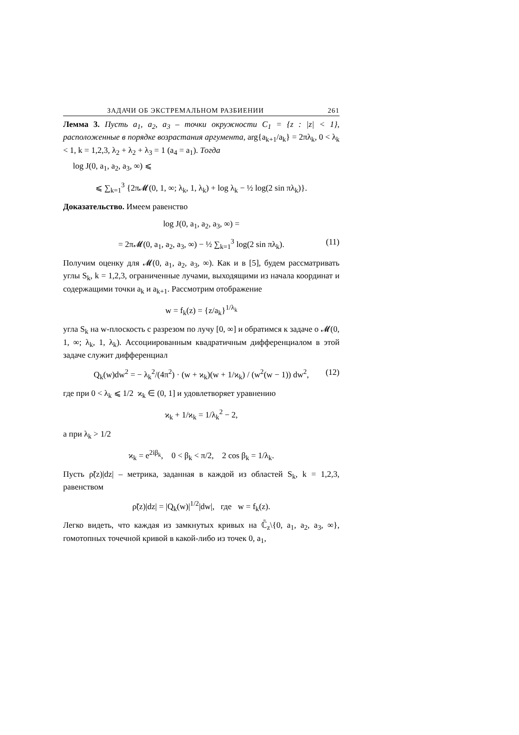ЗАДАЧИ ОБ ЭКСТРЕМАЛЬНОМ РАЗБИЕНИИ 261
Лемма 3. Пусть a<sub>1</sub>, a<sub>2</sub>, a<sub>3</sub> – точки окружности C<sub>1</sub> = {z : |z| < 1}, расположенные в порядке возрастания аргумента, arg{a<sub>k+1</sub>/a<sub>k</sub>} = 2πλ<sub>k</sub>, 0 < λ<sub>k</sub> < 1, k = 1,2,3, λ<sub>2</sub> + λ<sub>2</sub> + λ<sub>3</sub> = 1 (a<sub>4</sub> = a<sub>1</sub>). Тогда
log J(0, a<sub>1</sub>, a<sub>2</sub>, a<sub>3</sub>, ∞) ⩽
⩽ ∑<sub>k=1</sub><sup>3</sup> {2π𝓜(0, 1, ∞; λ<sub>k</sub>, 1, λ<sub>k</sub>) + log λ<sub>k</sub> − ½ log(2 sin πλ<sub>k</sub>)}.
Доказательство. Имеем равенство
log J(0, a<sub>1</sub>, a<sub>2</sub>, a<sub>3</sub>, ∞) =
= 2π𝓜(0, a<sub>1</sub>, a<sub>2</sub>, a<sub>3</sub>, ∞) − ½ ∑<sub>k=1</sub><sup>3</sup> log(2 sin πλ<sub>k</sub>). (11)
Получим оценку для 𝓜(0, a<sub>1</sub>, a<sub>2</sub>, a<sub>3</sub>, ∞). Как и в [5], будем рассматривать углы S<sub>k</sub>, k = 1,2,3, ограниченные лучами, выходящими из начала координат и содержащими точки a<sub>k</sub> и a<sub>k+1</sub>. Рассмотрим отображение
w = f<sub>k</sub>(z) = {z/a<sub>k</sub>}<sup>1/λ<sub>k</sub></sup>
угла S<sub>k</sub> на w-плоскость с разрезом по лучу [0, ∞] и обратимся к задаче о 𝓜(0, 1, ∞; λ<sub>k</sub>, 1, λ<sub>k</sub>). Ассоциированным квадратичным дифференциалом в этой задаче служит дифференциал
Q<sub>k</sub>(w)dw<sup>2</sup> = − λ<sub>k</sub><sup>2</sup>/(4π<sup>2</sup>) · (w + ϰ<sub>k</sub>)(w + 1/ϰ<sub>k</sub>) / (w<sup>2</sup>(w − 1)) dw<sup>2</sup>, (12)
где при 0 < λ<sub>k</sub> ⩽ 1/2 ϰ<sub>k</sub> ∈ (0, 1] и удовлетворяет уравнению
ϰ<sub>k</sub> + 1/ϰ<sub>k</sub> = 1/λ<sub>k</sub><sup>2</sup> − 2,
а при λ<sub>k</sub> > 1/2
ϰ<sub>k</sub> = e<sup>2iβ<sub>k</sub></sup>, 0 < β<sub>k</sub> < π/2, 2 cos β<sub>k</sub> = 1/λ<sub>k</sub>.
Пусть ρ̃(z)|dz| – метрика, заданная в каждой из областей S<sub>k</sub>, k = 1,2,3, равенством
ρ̃(z)|dz| = |Q<sub>k</sub>(w)|<sup>1/2</sup>|dw|, где w = f<sub>k</sub>(z).
Легко видеть, что каждая из замкнутых кривых на ℂ̄<sub>z</sub>\{0, a<sub>1</sub>, a<sub>2</sub>, a<sub>3</sub>, ∞}, гомотопных точечной кривой в какой-либо из точек 0, a<sub>1</sub>,